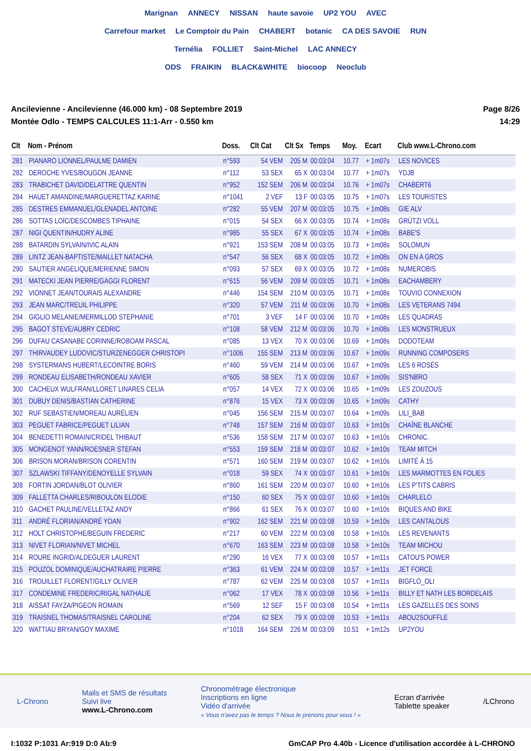Marignan ANNECY NISSAN haute savoie UP2 YOU AVEC
Carrefour market Le Comptoir du Pain CHABERT botanic CA DES SAVOIE RUN
Ternélia FOLLIET Saint-Michel LAC ANNECY
ODS FRAIKIN BLACK&WHITE biocoop Neoclub
Ancilevienne - Ancilevienne (46.000 km) - 08 Septembre 2019
Montée Odlo - TEMPS CALCULES 11:1-Arr - 0.550 km
Page 8/26
14:29
| Clt | Nom - Prénom | Doss. | Clt Cat | Clt Sx | Temps | Moy. | Ecart | Club www.L-Chrono.com |
| --- | --- | --- | --- | --- | --- | --- | --- | --- |
| 281 | PIANARO LIONNEL/PAULME DAMIEN | n°593 | 54 VEM | 205 M | 00:03:04 | 10.77 | + 1m07s | LES NOVICES |
| 282 | DEROCHE YVES/BOUGON JEANNE | n°112 | 53 SEX | 65 X | 00:03:04 | 10.77 | + 1m07s | YDJB |
| 283 | TRABICHET DAVID/DELATTRE QUENTIN | n°952 | 152 SEM | 206 M | 00:03:04 | 10.76 | + 1m07s | CHABERT6 |
| 284 | HAUET AMANDINE/MARGUERETTAZ KARINE | n°1041 | 2 VEF | 13 F | 00:03:05 | 10.75 | + 1m07s | LES TOURISTES |
| 285 | DESTRES EMMANUEL/GLENADEL ANTOINE | n°282 | 55 VEM | 207 M | 00:03:05 | 10.75 | + 1m08s | GIE ALV |
| 286 | SOTTAS LOÏC/DESCOMBES TIPHAINE | n°015 | 54 SEX | 66 X | 00:03:05 | 10.74 | + 1m08s | GRÜTZI VOLL |
| 287 | NIGI QUENTIN/HUDRY ALINE | n°985 | 55 SEX | 67 X | 00:03:05 | 10.74 | + 1m08s | BABE'S |
| 288 | BATARDIN SYLVAIN/IVIC ALAIN | n°921 | 153 SEM | 208 M | 00:03:05 | 10.73 | + 1m08s | SOLOMUN |
| 289 | LINTZ JEAN-BAPTISTE/MAILLET NATACHA | n°547 | 56 SEX | 68 X | 00:03:05 | 10.72 | + 1m08s | ON EN A GROS |
| 290 | SAUTIER ANGELIQUE/MERIENNE SIMON | n°093 | 57 SEX | 69 X | 00:03:05 | 10.72 | + 1m08s | NUMEROBIS |
| 291 | MATECKI JEAN PIERRE/GAGGI FLORENT | n°615 | 56 VEM | 209 M | 00:03:05 | 10.71 | + 1m08s | EACHAMBERY |
| 292 | VIONNET JEAN/TOURAIS ALEXANDRE | n°446 | 154 SEM | 210 M | 00:03:05 | 10.71 | + 1m08s | TOUVIO CONNEXION |
| 293 | JEAN MARC/TREUIL PHILIPPE | n°320 | 57 VEM | 211 M | 00:03:06 | 10.70 | + 1m08s | LES VETERANS 7494 |
| 294 | GIGLIO MELANIE/MERMILLOD STEPHANIE | n°701 | 3 VEF | 14 F | 00:03:06 | 10.70 | + 1m08s | LES QUADRAS |
| 295 | BAGOT STEVE/AUBRY CEDRIC | n°108 | 58 VEM | 212 M | 00:03:06 | 10.70 | + 1m08s | LES MONSTRUEUX |
| 296 | DUFAU CASANABE CORINNE/ROBOAM PASCAL | n°085 | 13 VEX | 70 X | 00:03:06 | 10.69 | + 1m08s | DODOTEAM |
| 297 | THIRVAUDEY LUDOVIC/STURZENEGGER CHRISTOPI | n°1006 | 155 SEM | 213 M | 00:03:06 | 10.67 | + 1m09s | RUNNING COMPOSERS |
| 298 | SYSTERMANS HUBERT/LECOINTRE BORIS | n°460 | 59 VEM | 214 M | 00:03:06 | 10.67 | + 1m09s | LES 6 ROSÉS |
| 299 | RONDEAU ELISABETH/RONDEAU XAVIER | n°605 | 58 SEX | 71 X | 00:03:06 | 10.67 | + 1m09s | SIS'NBRO |
| 300 | CACHEUX WULFRAN/LLORET LINARES CELIA | n°057 | 14 VEX | 72 X | 00:03:06 | 10.65 | + 1m09s | LES ZOUZOUS |
| 301 | DUBUY DENIS/BASTIAN CATHERINE | n°876 | 15 VEX | 73 X | 00:03:06 | 10.65 | + 1m09s | CATHY |
| 302 | RUF SEBASTIEN/MOREAU AURÉLIEN | n°045 | 156 SEM | 215 M | 00:03:07 | 10.64 | + 1m09s | LILI_BAB |
| 303 | PEGUET FABRICE/PEGUET LILIAN | n°748 | 157 SEM | 216 M | 00:03:07 | 10.63 | + 1m10s | CHAÎNE BLANCHE |
| 304 | BENEDETTI ROMAIN/CRIDEL THIBAUT | n°536 | 158 SEM | 217 M | 00:03:07 | 10.63 | + 1m10s | CHRONIC. |
| 305 | MONGENOT YANN/ROESNER STEFAN | n°553 | 159 SEM | 218 M | 00:03:07 | 10.62 | + 1m10s | TEAM MITCH |
| 306 | BRISON MORAN/BRISON CORENTIN | n°571 | 160 SEM | 219 M | 00:03:07 | 10.62 | + 1m10s | LIMITÉ À 15 |
| 307 | SZLAWSKI TIFFANY/DENOYELLE SYLVAIN | n°018 | 59 SEX | 74 X | 00:03:07 | 10.61 | + 1m10s | LES MARMOTTES EN FOLIES |
| 308 | FORTIN JORDAN/BLOT OLIVIER | n°860 | 161 SEM | 220 M | 00:03:07 | 10.60 | + 1m10s | LES P'TITS CABRIS |
| 309 | FALLETTA CHARLES/RIBOULON ELODIE | n°150 | 60 SEX | 75 X | 00:03:07 | 10.60 | + 1m10s | CHARLELO |
| 310 | GACHET PAULINE/VELLETAZ ANDY | n°866 | 61 SEX | 76 X | 00:03:07 | 10.60 | + 1m10s | BIQUES AND BIKE |
| 311 | ANDRÉ FLORIAN/ANDRÉ YOAN | n°902 | 162 SEM | 221 M | 00:03:08 | 10.59 | + 1m10s | LES CANTALOUS |
| 312 | HOLT CHRISTOPHE/BEGUIN FREDERIC | n°217 | 60 VEM | 222 M | 00:03:08 | 10.58 | + 1m10s | LES REVENANTS |
| 313 | NIVET FLORIAN/NIVET MICHEL | n°670 | 163 SEM | 223 M | 00:03:08 | 10.58 | + 1m10s | TEAM MICHOU |
| 314 | ROURE INGRID/ALDEGUER LAURENT | n°290 | 16 VEX | 77 X | 00:03:08 | 10.57 | + 1m11s | CATOU'S POWER |
| 315 | POUZOL DOMINIQUE/AUCHATRAIRE PIERRE | n°363 | 61 VEM | 224 M | 00:03:08 | 10.57 | + 1m11s | JET FORCE |
| 316 | TROUILLET FLORENT/GILLY OLIVIER | n°787 | 62 VEM | 225 M | 00:03:08 | 10.57 | + 1m11s | BIGFLO_OLI |
| 317 | CONDEMINE FREDERIC/RIGAL NATHALIE | n°062 | 17 VEX | 78 X | 00:03:08 | 10.56 | + 1m11s | BILLY ET NATH LES BORDELAIS |
| 318 | AISSAT FAYZA/PIGEON ROMAIN | n°569 | 12 SEF | 15 F | 00:03:08 | 10.54 | + 1m11s | LES GAZELLES DES SOINS |
| 319 | TRAISNEL THOMAS/TRAISNEL CAROLINE | n°204 | 62 SEX | 79 X | 00:03:08 | 10.53 | + 1m11s | ABOU2SOUFFLE |
| 320 | WATTIAU BRYAN/GOY MAXIME | n°1018 | 164 SEM | 226 M | 00:03:09 | 10.51 | + 1m12s | UP2YOU |
L-Chrono
Mails et SMS de résultats
Suivi live
www.L-Chrono.com
Chronométrage électronique
Inscriptions en ligne
Vidéo d'arrivée
« Vous n'avez pas le temps ? Nous le prenons pour vous ! »
Ecran d'arrivée
Tablette speaker
/LChrono
I:1032 P:1031 Ar:919 D:0 Ab:9 GmCAP Pro 4.40b - Licence d'utilisation accordée à L-CHRONO